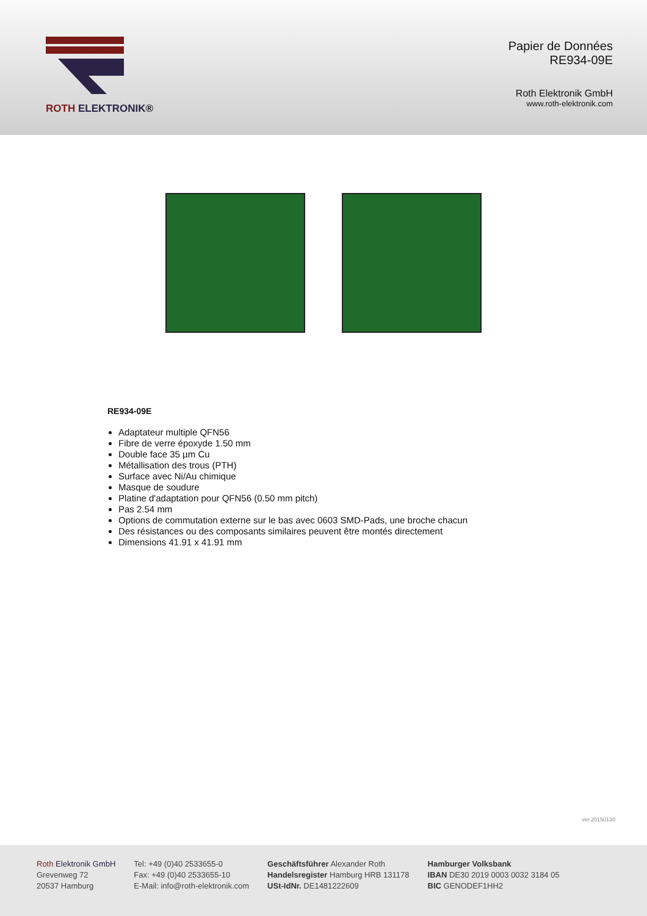ROTH ELEKTRONIK®
Papier de Données
RE934-09E
Roth Elektronik GmbH
www.roth-elektronik.com
RE934-09E
Adaptateur multiple QFN56
Fibre de verre époxyde 1.50 mm
Double face 35 µm Cu
Métallisation des trous (PTH)
Surface avec Ni/Au chimique
Masque de soudure
Platine d'adaptation pour QFN56 (0.50 mm pitch)
Pas 2.54 mm
Options de commutation externe sur le bas avec 0603 SMD-Pads, une broche chacun
Des résistances ou des composants similaires peuvent être montés directement
Dimensions 41.91 x 41.91 mm
ver.20150130
Roth Elektronik GmbH
Grevenweg 72
20537 Hamburg
Tel: +49 (0)40 2533655-0
Fax: +49 (0)40 2533655-10
E-Mail: info@roth-elektronik.com
Geschäftsführer Alexander Roth
Handelsregister Hamburg HRB 131178
USt-IdNr. DE1481222609
Hamburger Volksbank
IBAN DE30 2019 0003 0032 3184 05
BIC GENODEF1HH2